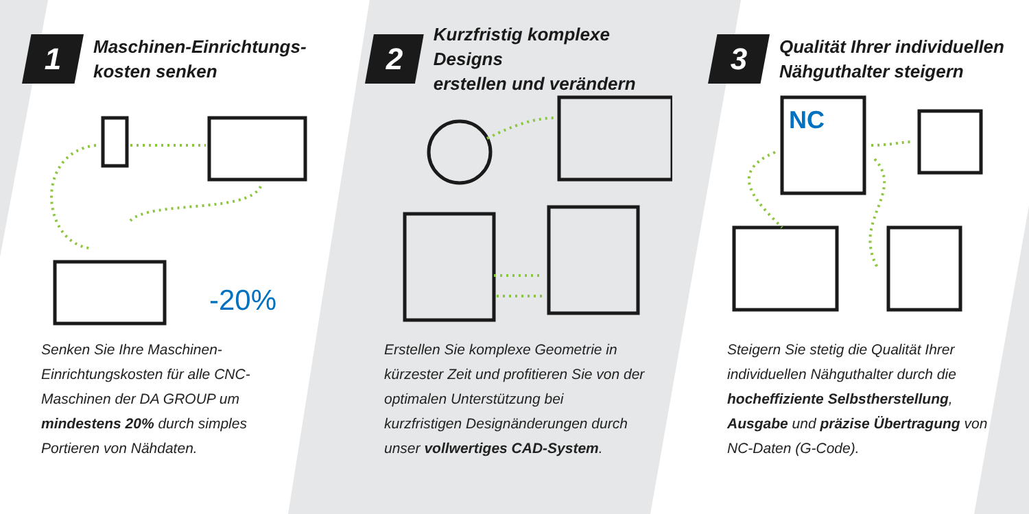1
Maschinen-Einrichtungs-
kosten senken
-20%
Senken Sie Ihre Maschinen-Einrichtungskosten für alle CNC-Maschinen der DA GROUP um mindestens 20% durch simples Portieren von Nähdaten.
2
Kurzfristig komplexe Designs
erstellen und verändern
Erstellen Sie komplexe Geometrie in kürzester Zeit und profitieren Sie von der optimalen Unterstützung bei kurzfristigen Designänderungen durch unser vollwertiges CAD-System.
3
Qualität Ihrer individuellen
Nähguthalter steigern
NC
Steigern Sie stetig die Qualität Ihrer individuellen Nähguthalter durch die hocheffiziente Selbstherstellung, Ausgabe und präzise Übertragung von NC-Daten (G-Code).